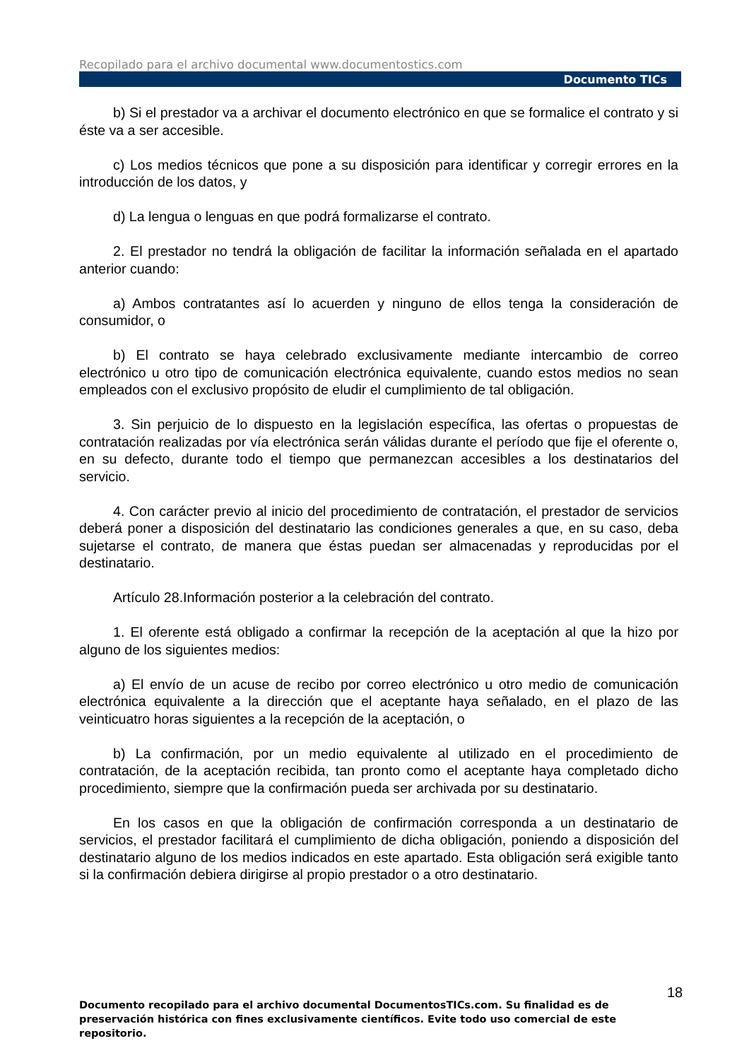Recopilado para el archivo documental www.documentostics.com
Documento TICs
b) Si el prestador va a archivar el documento electrónico en que se formalice el contrato y si éste va a ser accesible.
c) Los medios técnicos que pone a su disposición para identificar y corregir errores en la introducción de los datos, y
d) La lengua o lenguas en que podrá formalizarse el contrato.
2. El prestador no tendrá la obligación de facilitar la información señalada en el apartado anterior cuando:
a) Ambos contratantes así lo acuerden y ninguno de ellos tenga la consideración de consumidor, o
b) El contrato se haya celebrado exclusivamente mediante intercambio de correo electrónico u otro tipo de comunicación electrónica equivalente, cuando estos medios no sean empleados con el exclusivo propósito de eludir el cumplimiento de tal obligación.
3. Sin perjuicio de lo dispuesto en la legislación específica, las ofertas o propuestas de contratación realizadas por vía electrónica serán válidas durante el período que fije el oferente o, en su defecto, durante todo el tiempo que permanezcan accesibles a los destinatarios del servicio.
4. Con carácter previo al inicio del procedimiento de contratación, el prestador de servicios deberá poner a disposición del destinatario las condiciones generales a que, en su caso, deba sujetarse el contrato, de manera que éstas puedan ser almacenadas y reproducidas por el destinatario.
Artículo 28.Información posterior a la celebración del contrato.
1. El oferente está obligado a confirmar la recepción de la aceptación al que la hizo por alguno de los siguientes medios:
a) El envío de un acuse de recibo por correo electrónico u otro medio de comunicación electrónica equivalente a la dirección que el aceptante haya señalado, en el plazo de las veinticuatro horas siguientes a la recepción de la aceptación, o
b) La confirmación, por un medio equivalente al utilizado en el procedimiento de contratación, de la aceptación recibida, tan pronto como el aceptante haya completado dicho procedimiento, siempre que la confirmación pueda ser archivada por su destinatario.
En los casos en que la obligación de confirmación corresponda a un destinatario de servicios, el prestador facilitará el cumplimiento de dicha obligación, poniendo a disposición del destinatario alguno de los medios indicados en este apartado. Esta obligación será exigible tanto si la confirmación debiera dirigirse al propio prestador o a otro destinatario.
18
Documento recopilado para el archivo documental DocumentosTICs.com. Su finalidad es de preservación histórica con fines exclusivamente científicos. Evite todo uso comercial de este repositorio.